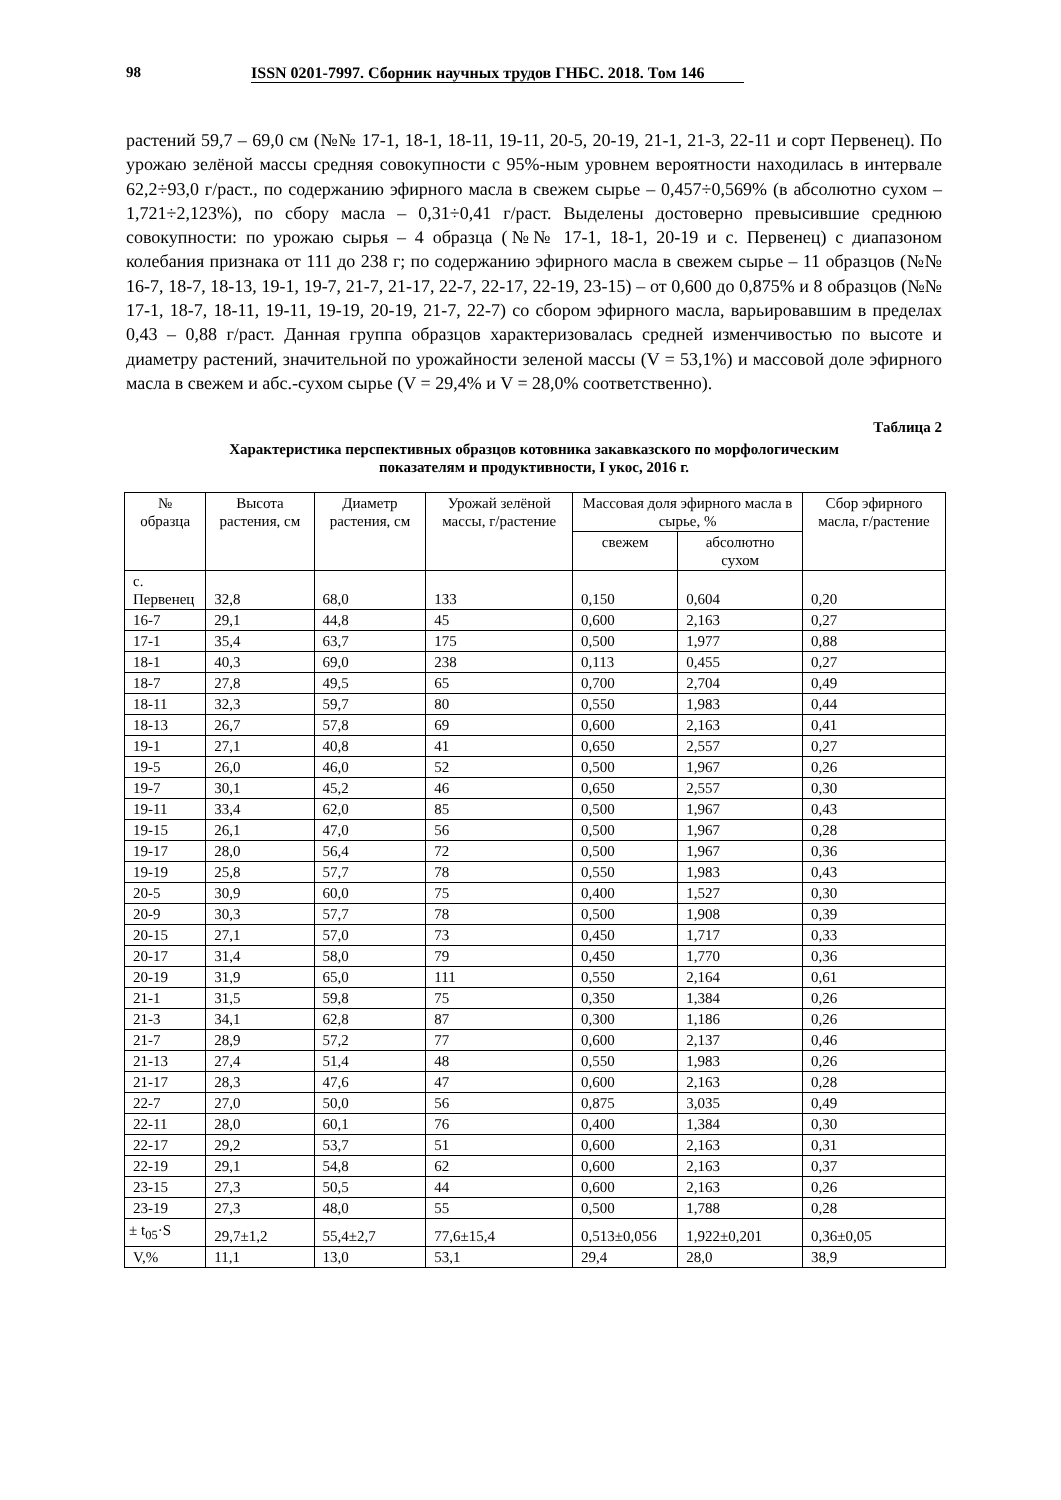98 ISSN 0201-7997. Сборник научных трудов ГНБС. 2018. Том 146
растений 59,7 – 69,0 см (№№ 17-1, 18-1, 18-11, 19-11, 20-5, 20-19, 21-1, 21-3, 22-11 и сорт Первенец). По урожаю зелёной массы средняя совокупности с 95%-ным уровнем вероятности находилась в интервале 62,2÷93,0 г/раст., по содержанию эфирного масла в свежем сырье – 0,457÷0,569% (в абсолютно сухом – 1,721÷2,123%), по сбору масла – 0,31÷0,41 г/раст. Выделены достоверно превысившие среднюю совокупности: по урожаю сырья – 4 образца (№№ 17-1, 18-1, 20-19 и с. Первенец) с диапазоном колебания признака от 111 до 238 г; по содержанию эфирного масла в свежем сырье – 11 образцов (№№ 16-7, 18-7, 18-13, 19-1, 19-7, 21-7, 21-17, 22-7, 22-17, 22-19, 23-15) – от 0,600 до 0,875% и 8 образцов (№№ 17-1, 18-7, 18-11, 19-11, 19-19, 20-19, 21-7, 22-7) со сбором эфирного масла, варьировавшим в пределах 0,43 – 0,88 г/раст. Данная группа образцов характеризовалась средней изменчивостью по высоте и диаметру растений, значительной по урожайности зеленой массы (V = 53,1%) и массовой доле эфирного масла в свежем и абс.-сухом сырье (V = 29,4% и V = 28,0% соответственно).
Таблица 2
Характеристика перспективных образцов котовника закавказского по морфологическим
показателям и продуктивности, I укос, 2016 г.
| № образца | Высота растения, см | Диаметр растения, см | Урожай зелёной массы, г/растение | Массовая доля эфирного масла в сырье, % | | Сбор эфирного масла, г/растение |
| --- | --- | --- | --- | --- | --- | --- |
| | | | | свежем | абсолютно сухом | |
| с. Первенец | 32,8 | 68,0 | 133 | 0,150 | 0,604 | 0,20 |
| 16-7 | 29,1 | 44,8 | 45 | 0,600 | 2,163 | 0,27 |
| 17-1 | 35,4 | 63,7 | 175 | 0,500 | 1,977 | 0,88 |
| 18-1 | 40,3 | 69,0 | 238 | 0,113 | 0,455 | 0,27 |
| 18-7 | 27,8 | 49,5 | 65 | 0,700 | 2,704 | 0,49 |
| 18-11 | 32,3 | 59,7 | 80 | 0,550 | 1,983 | 0,44 |
| 18-13 | 26,7 | 57,8 | 69 | 0,600 | 2,163 | 0,41 |
| 19-1 | 27,1 | 40,8 | 41 | 0,650 | 2,557 | 0,27 |
| 19-5 | 26,0 | 46,0 | 52 | 0,500 | 1,967 | 0,26 |
| 19-7 | 30,1 | 45,2 | 46 | 0,650 | 2,557 | 0,30 |
| 19-11 | 33,4 | 62,0 | 85 | 0,500 | 1,967 | 0,43 |
| 19-15 | 26,1 | 47,0 | 56 | 0,500 | 1,967 | 0,28 |
| 19-17 | 28,0 | 56,4 | 72 | 0,500 | 1,967 | 0,36 |
| 19-19 | 25,8 | 57,7 | 78 | 0,550 | 1,983 | 0,43 |
| 20-5 | 30,9 | 60,0 | 75 | 0,400 | 1,527 | 0,30 |
| 20-9 | 30,3 | 57,7 | 78 | 0,500 | 1,908 | 0,39 |
| 20-15 | 27,1 | 57,0 | 73 | 0,450 | 1,717 | 0,33 |
| 20-17 | 31,4 | 58,0 | 79 | 0,450 | 1,770 | 0,36 |
| 20-19 | 31,9 | 65,0 | 111 | 0,550 | 2,164 | 0,61 |
| 21-1 | 31,5 | 59,8 | 75 | 0,350 | 1,384 | 0,26 |
| 21-3 | 34,1 | 62,8 | 87 | 0,300 | 1,186 | 0,26 |
| 21-7 | 28,9 | 57,2 | 77 | 0,600 | 2,137 | 0,46 |
| 21-13 | 27,4 | 51,4 | 48 | 0,550 | 1,983 | 0,26 |
| 21-17 | 28,3 | 47,6 | 47 | 0,600 | 2,163 | 0,28 |
| 22-7 | 27,0 | 50,0 | 56 | 0,875 | 3,035 | 0,49 |
| 22-11 | 28,0 | 60,1 | 76 | 0,400 | 1,384 | 0,30 |
| 22-17 | 29,2 | 53,7 | 51 | 0,600 | 2,163 | 0,31 |
| 22-19 | 29,1 | 54,8 | 62 | 0,600 | 2,163 | 0,37 |
| 23-15 | 27,3 | 50,5 | 44 | 0,600 | 2,163 | 0,26 |
| 23-19 | 27,3 | 48,0 | 55 | 0,500 | 1,788 | 0,28 |
| ± t<sub>05</sub>·S | 29,7±1,2 | 55,4±2,7 | 77,6±15,4 | 0,513±0,056 | 1,922±0,201 | 0,36±0,05 |
| V,% | 11,1 | 13,0 | 53,1 | 29,4 | 28,0 | 38,9 |